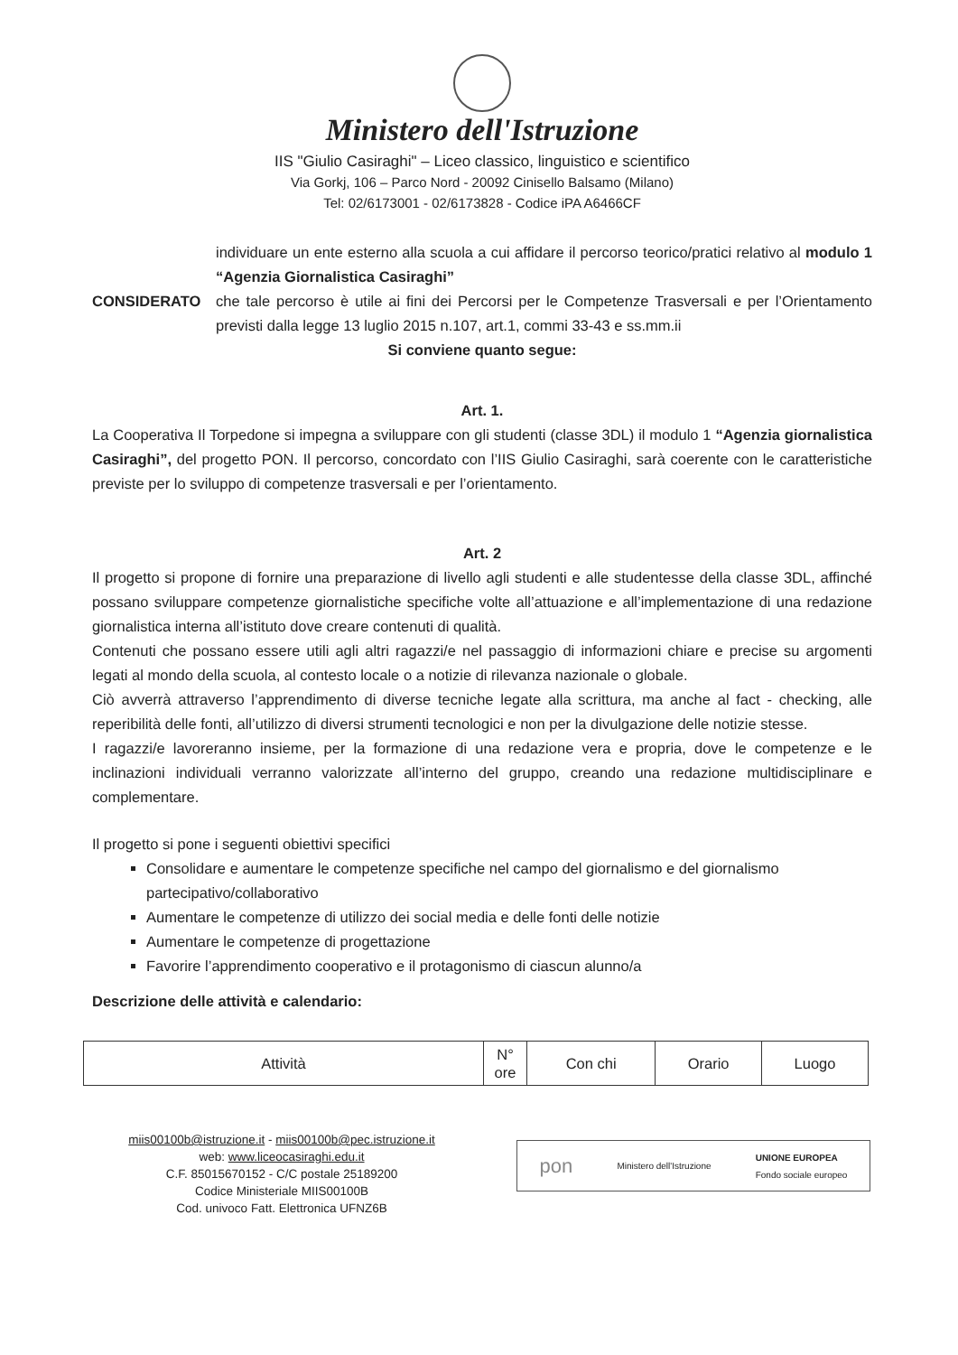Ministero dell'Istruzione
IIS "Giulio Casiraghi" – Liceo classico, linguistico e scientifico
Via Gorkj, 106 – Parco Nord - 20092 Cinisello Balsamo (Milano)
Tel: 02/6173001 - 02/6173828 - Codice iPA A6466CF
individuare un ente esterno alla scuola a cui affidare il percorso teorico/pratici relativo al modulo 1 “Agenzia Giornalistica Casiraghi”
CONSIDERATO che tale percorso è utile ai fini dei Percorsi per le Competenze Trasversali e per l’Orientamento previsti dalla legge 13 luglio 2015 n.107, art.1, commi 33-43 e ss.mm.ii
Si conviene quanto segue:
Art. 1.
La Cooperativa Il Torpedone si impegna a sviluppare con gli studenti (classe 3DL) il modulo 1 “Agenzia giornalistica Casiraghi”, del progetto PON. Il percorso, concordato con l’IIS Giulio Casiraghi, sarà coerente con le caratteristiche previste per lo sviluppo di competenze trasversali e per l’orientamento.
Art. 2
Il progetto si propone di fornire una preparazione di livello agli studenti e alle studentesse della classe 3DL, affinché possano sviluppare competenze giornalistiche specifiche volte all’attuazione e all’implementazione di una redazione giornalistica interna all’istituto dove creare contenuti di qualità.
Contenuti che possano essere utili agli altri ragazzi/e nel passaggio di informazioni chiare e precise su argomenti legati al mondo della scuola, al contesto locale o a notizie di rilevanza nazionale o globale.
Ciò avverrà attraverso l’apprendimento di diverse tecniche legate alla scrittura, ma anche al fact - checking, alle reperibilità delle fonti, all’utilizzo di diversi strumenti tecnologici e non per la divulgazione delle notizie stesse.
I ragazzi/e lavoreranno insieme, per la formazione di una redazione vera e propria, dove le competenze e le inclinazioni individuali verranno valorizzate all’interno del gruppo, creando una redazione multidisciplinare e complementare.
Il progetto si pone i seguenti obiettivi specifici
Consolidare e aumentare le competenze specifiche nel campo del giornalismo e del giornalismo partecipativo/collaborativo
Aumentare le competenze di utilizzo dei social media e delle fonti delle notizie
Aumentare le competenze di progettazione
Favorire l’apprendimento cooperativo e il protagonismo di ciascun alunno/a
Descrizione delle attività e calendario:
| Attività | N° ore | Con chi | Orario | Luogo |
miis00100b@istruzione.it - miis00100b@pec.istruzione.it
web: www.liceocasiraghi.edu.it
C.F. 85015670152 - C/C postale 25189200
Codice Ministeriale MIIS00100B
Cod. univoco Fatt. Elettronica UFNZ6B
pon Ministero dell'Istruzione UNIONE EUROPEA
Fondo sociale europeo